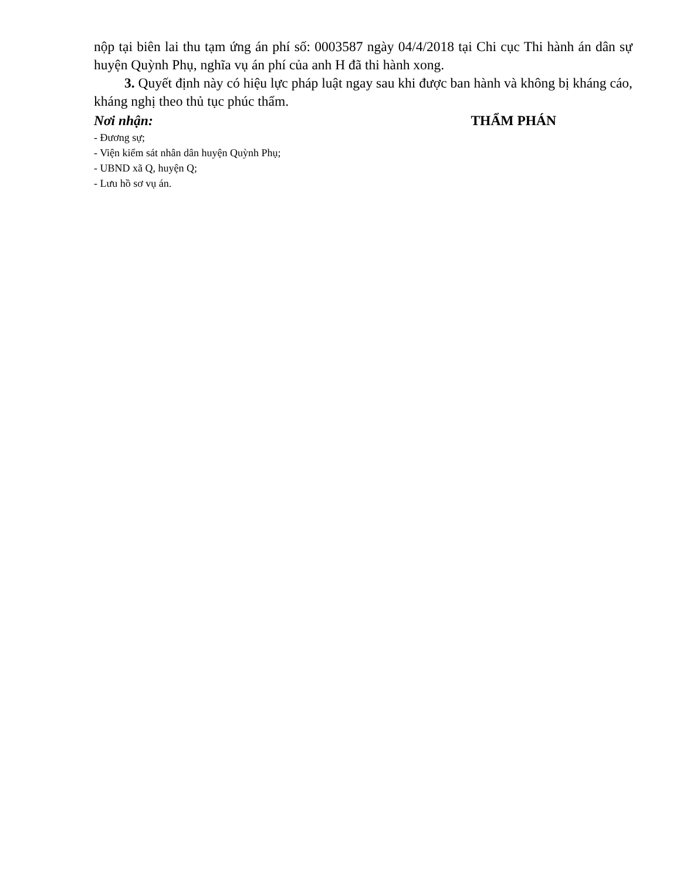nộp tại biên lai thu tạm ứng án phí số: 0003587 ngày 04/4/2018 tại Chi cục Thi hành án dân sự huyện Quỳnh Phụ, nghĩa vụ án phí của anh H đã thi hành xong.
3. Quyết định này có hiệu lực pháp luật ngay sau khi được ban hành và không bị kháng cáo, kháng nghị theo thủ tục phúc thẩm.
Nơi nhận: THẨM PHÁN
- Đương sự;
- Viện kiểm sát nhân dân huyện Quỳnh Phụ;
- UBND xã Q, huyện Q;
- Lưu hồ sơ vụ án.